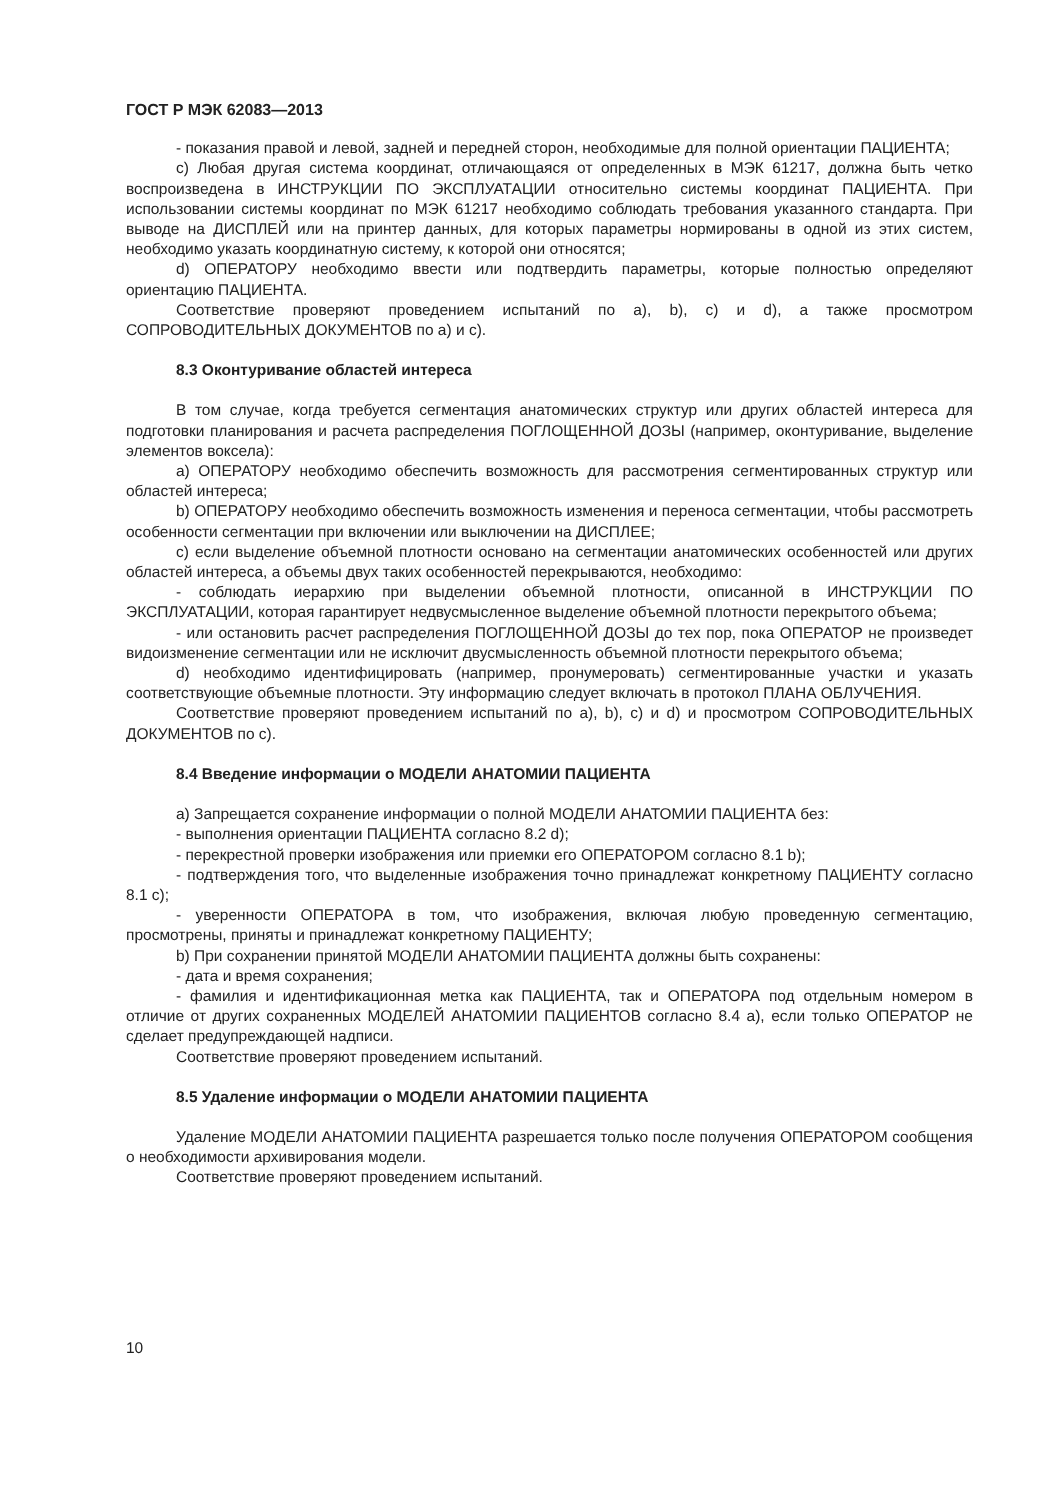ГОСТ Р МЭК 62083—2013
- показания правой и левой, задней и передней сторон, необходимые для полной ориентации ПАЦИЕНТА;
c) Любая другая система координат, отличающаяся от определенных в МЭК 61217, должна быть четко воспроизведена в ИНСТРУКЦИИ ПО ЭКСПЛУАТАЦИИ относительно системы координат ПАЦИЕНТА. При использовании системы координат по МЭК 61217 необходимо соблюдать требования указанного стандарта. При выводе на ДИСПЛЕЙ или на принтер данных, для которых параметры нормированы в одной из этих систем, необходимо указать координатную систему, к которой они относятся;
d) ОПЕРАТОРУ необходимо ввести или подтвердить параметры, которые полностью определяют ориентацию ПАЦИЕНТА.
Соответствие проверяют проведением испытаний по a), b), c) и d), а также просмотром СОПРОВОДИТЕЛЬНЫХ ДОКУМЕНТОВ по a) и c).
8.3 Оконтуривание областей интереса
В том случае, когда требуется сегментация анатомических структур или других областей интереса для подготовки планирования и расчета распределения ПОГЛОЩЕННОЙ ДОЗЫ (например, оконтуривание, выделение элементов воксела):
a) ОПЕРАТОРУ необходимо обеспечить возможность для рассмотрения сегментированных структур или областей интереса;
b) ОПЕРАТОРУ необходимо обеспечить возможность изменения и переноса сегментации, чтобы рассмотреть особенности сегментации при включении или выключении на ДИСПЛЕЕ;
c) если выделение объемной плотности основано на сегментации анатомических особенностей или других областей интереса, а объемы двух таких особенностей перекрываются, необходимо:
- соблюдать иерархию при выделении объемной плотности, описанной в ИНСТРУКЦИИ ПО ЭКСПЛУАТАЦИИ, которая гарантирует недвусмысленное выделение объемной плотности перекрытого объема;
- или остановить расчет распределения ПОГЛОЩЕННОЙ ДОЗЫ до тех пор, пока ОПЕРАТОР не произведет видоизменение сегментации или не исключит двусмысленность объемной плотности перекрытого объема;
d) необходимо идентифицировать (например, пронумеровать) сегментированные участки и указать соответствующие объемные плотности. Эту информацию следует включать в протокол ПЛАНА ОБЛУЧЕНИЯ.
Соответствие проверяют проведением испытаний по a), b), c) и d) и просмотром СОПРОВОДИТЕЛЬНЫХ ДОКУМЕНТОВ по c).
8.4 Введение информации о МОДЕЛИ АНАТОМИИ ПАЦИЕНТА
a) Запрещается сохранение информации о полной МОДЕЛИ АНАТОМИИ ПАЦИЕНТА без:
- выполнения ориентации ПАЦИЕНТА согласно 8.2 d);
- перекрестной проверки изображения или приемки его ОПЕРАТОРОМ согласно 8.1 b);
- подтверждения того, что выделенные изображения точно принадлежат конкретному ПАЦИЕНТУ согласно 8.1 c);
- уверенности ОПЕРАТОРА в том, что изображения, включая любую проведенную сегментацию, просмотрены, приняты и принадлежат конкретному ПАЦИЕНТУ;
b) При сохранении принятой МОДЕЛИ АНАТОМИИ ПАЦИЕНТА должны быть сохранены:
- дата и время сохранения;
- фамилия и идентификационная метка как ПАЦИЕНТА, так и ОПЕРАТОРА под отдельным номером в отличие от других сохраненных МОДЕЛЕЙ АНАТОМИИ ПАЦИЕНТОВ согласно 8.4 a), если только ОПЕРАТОР не сделает предупреждающей надписи.
Соответствие проверяют проведением испытаний.
8.5 Удаление информации о МОДЕЛИ АНАТОМИИ ПАЦИЕНТА
Удаление МОДЕЛИ АНАТОМИИ ПАЦИЕНТА разрешается только после получения ОПЕРАТОРОМ сообщения о необходимости архивирования модели.
Соответствие проверяют проведением испытаний.
10